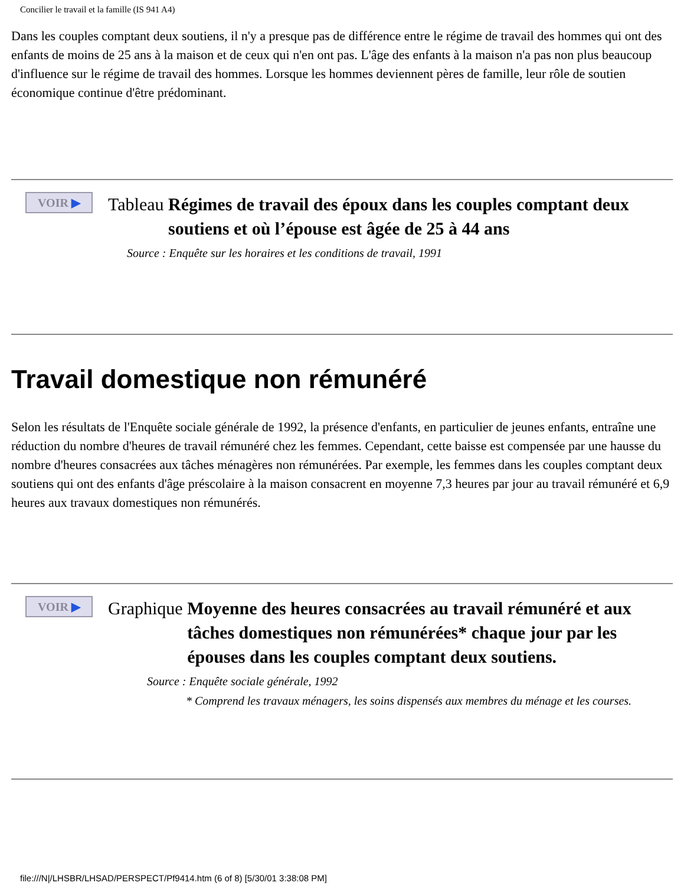Concilier le travail et la famille (IS 941 A4)
Dans les couples comptant deux soutiens, il n'y a presque pas de différence entre le régime de travail des hommes qui ont des enfants de moins de 25 ans à la maison et de ceux qui n'en ont pas. L'âge des enfants à la maison n'a pas non plus beaucoup d'influence sur le régime de travail des hommes. Lorsque les hommes deviennent pères de famille, leur rôle de soutien économique continue d'être prédominant.
VOIR ▶
Tableau Régimes de travail des époux dans les couples comptant deux soutiens et où l’épouse est âgée de 25 à 44 ans
Source : Enquête sur les horaires et les conditions de travail, 1991
Travail domestique non rémunéré
Selon les résultats de l'Enquête sociale générale de 1992, la présence d'enfants, en particulier de jeunes enfants, entraîne une réduction du nombre d'heures de travail rémunéré chez les femmes. Cependant, cette baisse est compensée par une hausse du nombre d'heures consacrées aux tâches ménagères non rémunérées. Par exemple, les femmes dans les couples comptant deux soutiens qui ont des enfants d'âge préscolaire à la maison consacrent en moyenne 7,3 heures par jour au travail rémunéré et 6,9 heures aux travaux domestiques non rémunérés.
VOIR ▶
Graphique Moyenne des heures consacrées au travail rémunéré et aux tâches domestiques non rémunérées* chaque jour par les épouses dans les couples comptant deux soutiens.
Source : Enquête sociale générale, 1992
* Comprend les travaux ménagers, les soins dispensés aux membres du ménage et les courses.
file:///N|/LHSBR/LHSAD/PERSPECT/Pf9414.htm (6 of 8) [5/30/01 3:38:08 PM]